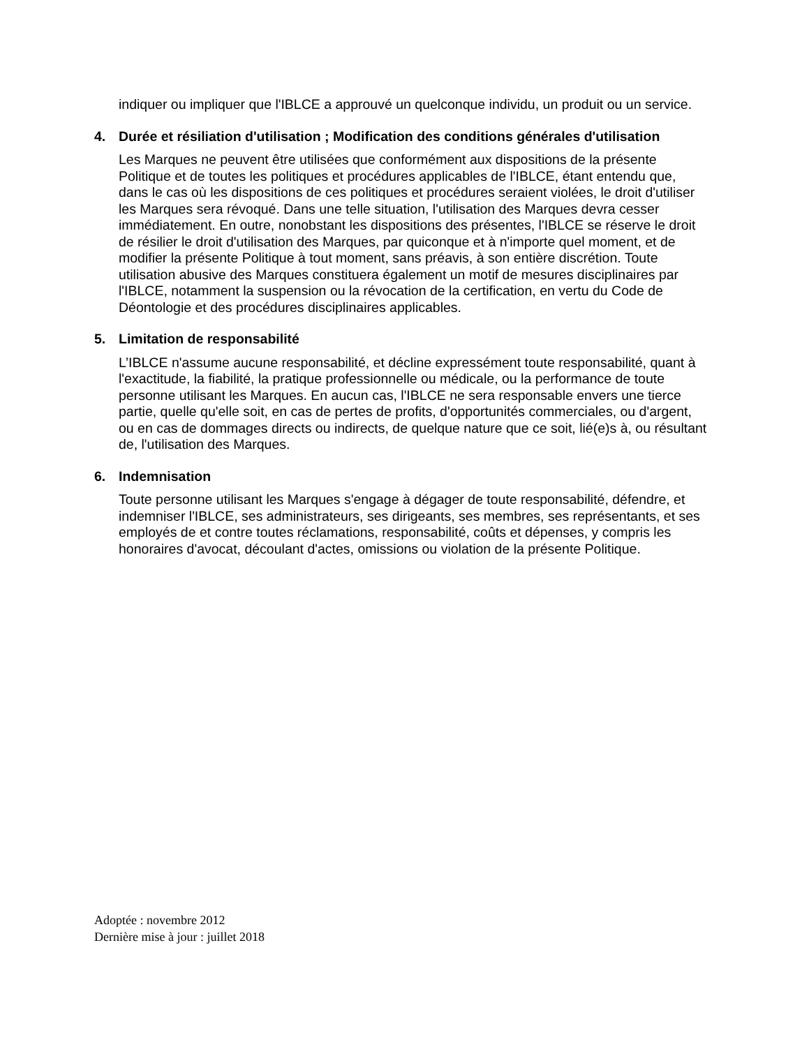indiquer ou impliquer que l'IBLCE a approuvé un quelconque individu, un produit ou un service.
4. Durée et résiliation d'utilisation ; Modification des conditions générales d'utilisation
Les Marques ne peuvent être utilisées que conformément aux dispositions de la présente Politique et de toutes les politiques et procédures applicables de l'IBLCE, étant entendu que, dans le cas où les dispositions de ces politiques et procédures seraient violées, le droit d'utiliser les Marques sera révoqué. Dans une telle situation, l'utilisation des Marques devra cesser immédiatement. En outre, nonobstant les dispositions des présentes, l'IBLCE se réserve le droit de résilier le droit d'utilisation des Marques, par quiconque et à n'importe quel moment, et de modifier la présente Politique à tout moment, sans préavis, à son entière discrétion. Toute utilisation abusive des Marques constituera également un motif de mesures disciplinaires par l'IBLCE, notamment la suspension ou la révocation de la certification, en vertu du Code de Déontologie et des procédures disciplinaires applicables.
5. Limitation de responsabilité
L’IBLCE n'assume aucune responsabilité, et décline expressément toute responsabilité, quant à l'exactitude, la fiabilité, la pratique professionnelle ou médicale, ou la performance de toute personne utilisant les Marques. En aucun cas, l'IBLCE ne sera responsable envers une tierce partie, quelle qu'elle soit, en cas de pertes de profits, d'opportunités commerciales, ou d'argent, ou en cas de dommages directs ou indirects, de quelque nature que ce soit, lié(e)s à, ou résultant de, l'utilisation des Marques.
6. Indemnisation
Toute personne utilisant les Marques s'engage à dégager de toute responsabilité, défendre, et indemniser l'IBLCE, ses administrateurs, ses dirigeants, ses membres, ses représentants, et ses employés de et contre toutes réclamations, responsabilité, coûts et dépenses, y compris les honoraires d'avocat, découlant d'actes, omissions ou violation de la présente Politique.
Adoptée : novembre 2012
Dernière mise à jour : juillet 2018